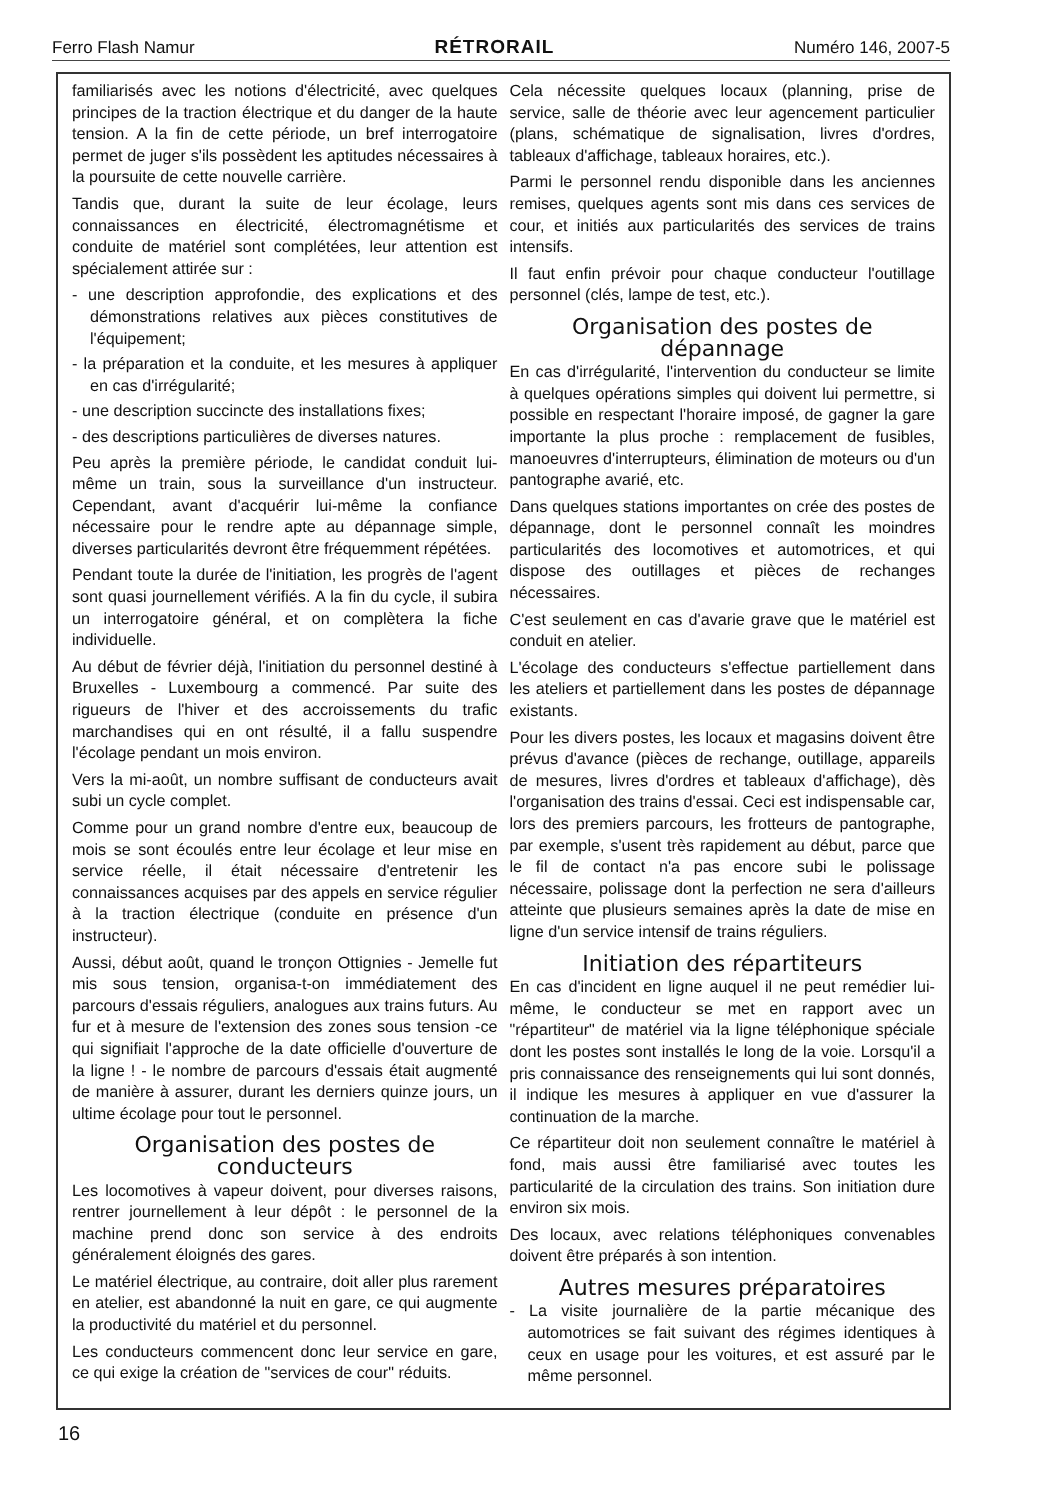Ferro Flash Namur RÉTRORAIL Numéro 146, 2007-5
familiarisés avec les notions d'électricité, avec quelques principes de la traction électrique et du danger de la haute tension. A la fin de cette période, un bref interrogatoire permet de juger s'ils possèdent les aptitudes nécessaires à la poursuite de cette nouvelle carrière.
Tandis que, durant la suite de leur écolage, leurs connaissances en électricité, électromagnétisme et conduite de matériel sont complétées, leur attention est spécialement attirée sur :
- une description approfondie, des explications et des démonstrations relatives aux pièces constitutives de l'équipement;
- la préparation et la conduite, et les mesures à appliquer en cas d'irrégularité;
- une description succincte des installations fixes;
- des descriptions particulières de diverses natures.
Peu après la première période, le candidat conduit lui-même un train, sous la surveillance d'un instructeur. Cependant, avant d'acquérir lui-même la confiance nécessaire pour le rendre apte au dépannage simple, diverses particularités devront être fréquemment répétées.
Pendant toute la durée de l'initiation, les progrès de l'agent sont quasi journellement vérifiés. A la fin du cycle, il subira un interrogatoire général, et on complètera la fiche individuelle.
Au début de février déjà, l'initiation du personnel destiné à Bruxelles - Luxembourg a commencé. Par suite des rigueurs de l'hiver et des accroissements du trafic marchandises qui en ont résulté, il a fallu suspendre l'écolage pendant un mois environ.
Vers la mi-août, un nombre suffisant de conducteurs avait subi un cycle complet.
Comme pour un grand nombre d'entre eux, beaucoup de mois se sont écoulés entre leur écolage et leur mise en service réelle, il était nécessaire d'entretenir les connaissances acquises par des appels en service régulier à la traction électrique (conduite en présence d'un instructeur).
Aussi, début août, quand le tronçon Ottignies - Jemelle fut mis sous tension, organisa-t-on immédiatement des parcours d'essais réguliers, analogues aux trains futurs. Au fur et à mesure de l'extension des zones sous tension -ce qui signifiait l'approche de la date officielle d'ouverture de la ligne ! - le nombre de parcours d'essais était augmenté de manière à assurer, durant les derniers quinze jours, un ultime écolage pour tout le personnel.
Organisation des postes de conducteurs
Les locomotives à vapeur doivent, pour diverses raisons, rentrer journellement à leur dépôt : le personnel de la machine prend donc son service à des endroits généralement éloignés des gares.
Le matériel électrique, au contraire, doit aller plus rarement en atelier, est abandonné la nuit en gare, ce qui augmente la productivité du matériel et du personnel.
Les conducteurs commencent donc leur service en gare, ce qui exige la création de "services de cour" réduits.
Cela nécessite quelques locaux (planning, prise de service, salle de théorie avec leur agencement particulier (plans, schématique de signalisation, livres d'ordres, tableaux d'affichage, tableaux horaires, etc.).
Parmi le personnel rendu disponible dans les anciennes remises, quelques agents sont mis dans ces services de cour, et initiés aux particularités des services de trains intensifs.
Il faut enfin prévoir pour chaque conducteur l'outillage personnel (clés, lampe de test, etc.).
Organisation des postes de dépannage
En cas d'irrégularité, l'intervention du conducteur se limite à quelques opérations simples qui doivent lui permettre, si possible en respectant l'horaire imposé, de gagner la gare importante la plus proche : remplacement de fusibles, manoeuvres d'interrupteurs, élimination de moteurs ou d'un pantographe avarié, etc.
Dans quelques stations importantes on crée des postes de dépannage, dont le personnel connaît les moindres particularités des locomotives et automotrices, et qui dispose des outillages et pièces de rechanges nécessaires.
C'est seulement en cas d'avarie grave que le matériel est conduit en atelier.
L'écolage des conducteurs s'effectue partiellement dans les ateliers et partiellement dans les postes de dépannage existants.
Pour les divers postes, les locaux et magasins doivent être prévus d'avance (pièces de rechange, outillage, appareils de mesures, livres d'ordres et tableaux d'affichage), dès l'organisation des trains d'essai. Ceci est indispensable car, lors des premiers parcours, les frotteurs de pantographe, par exemple, s'usent très rapidement au début, parce que le fil de contact n'a pas encore subi le polissage nécessaire, polissage dont la perfection ne sera d'ailleurs atteinte que plusieurs semaines après la date de mise en ligne d'un service intensif de trains réguliers.
Initiation des répartiteurs
En cas d'incident en ligne auquel il ne peut remédier lui-même, le conducteur se met en rapport avec un "répartiteur" de matériel via la ligne téléphonique spéciale dont les postes sont installés le long de la voie. Lorsqu'il a pris connaissance des renseignements qui lui sont donnés, il indique les mesures à appliquer en vue d'assurer la continuation de la marche.
Ce répartiteur doit non seulement connaître le matériel à fond, mais aussi être familiarisé avec toutes les particularité de la circulation des trains. Son initiation dure environ six mois.
Des locaux, avec relations téléphoniques convenables doivent être préparés à son intention.
Autres mesures préparatoires
- La visite journalière de la partie mécanique des automotrices se fait suivant des régimes identiques à ceux en usage pour les voitures, et est assuré par le même personnel.
16